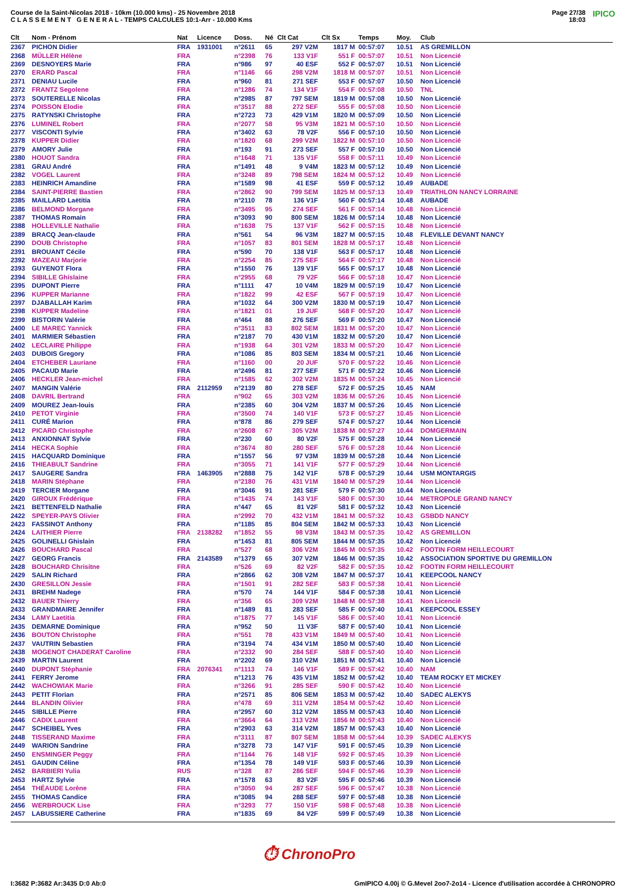Course de la Saint-Nicolas 2018 - 10km (10.000 kms) - 25 Novembre 2018
C L A S S E M E N T G E N E R A L - TEMPS CALCULES 10:1-Arr - 10.000 Kms
Page 27/38
18:03
IPICO
| Clt | Nom - Prénom | Nat | Licence | Doss. | Né | Clt Cat | Clt Sx | Temps | Moy. | Club |
| --- | --- | --- | --- | --- | --- | --- | --- | --- | --- | --- |
| 2367 | PICHON Didier | FRA | 1931001 | n°2611 | 65 | 297 V2M | 1817 M | 00:57:07 | 10.51 | AS GREMILLON |
| 2368 | MÜLLER Hélène | FRA | | n°2398 | 76 | 133 V1F | 551 F | 00:57:07 | 10.51 | Non Licencié |
| 2369 | DESNOYERS Marie | FRA | | n°986 | 97 | 40 ESF | 552 F | 00:57:07 | 10.51 | Non Licencié |
| 2370 | ERARD Pascal | FRA | | n°1146 | 66 | 298 V2M | 1818 M | 00:57:07 | 10.51 | Non Licencié |
| 2371 | DENIAU Lucile | FRA | | n°960 | 81 | 271 SEF | 553 F | 00:57:07 | 10.50 | Non Licencié |
| 2372 | FRANTZ Segolene | FRA | | n°1286 | 74 | 134 V1F | 554 F | 00:57:08 | 10.50 | TNL |
| 2373 | SOUTERELLE Nicolas | FRA | | n°2985 | 87 | 797 SEM | 1819 M | 00:57:08 | 10.50 | Non Licencié |
| 2374 | POISSON Elodie | FRA | | n°3517 | 88 | 272 SEF | 555 F | 00:57:08 | 10.50 | Non Licencié |
| 2375 | RATYNSKI Christophe | FRA | | n°2723 | 73 | 429 V1M | 1820 M | 00:57:09 | 10.50 | Non Licencié |
| 2376 | LUMINEL Robert | FRA | | n°2077 | 58 | 95 V3M | 1821 M | 00:57:10 | 10.50 | Non Licencié |
| 2377 | VISCONTI Sylvie | FRA | | n°3402 | 63 | 78 V2F | 556 F | 00:57:10 | 10.50 | Non Licencié |
| 2378 | KUPPER Didier | FRA | | n°1820 | 68 | 299 V2M | 1822 M | 00:57:10 | 10.50 | Non Licencié |
| 2379 | AMORY Julie | FRA | | n°193 | 91 | 273 SEF | 557 F | 00:57:10 | 10.50 | Non Licencié |
| 2380 | HOUOT Sandra | FRA | | n°1648 | 71 | 135 V1F | 558 F | 00:57:11 | 10.49 | Non Licencié |
| 2381 | GRAU André | FRA | | n°1491 | 48 | 9 V4M | 1823 M | 00:57:12 | 10.49 | Non Licencié |
| 2382 | VOGEL Laurent | FRA | | n°3248 | 89 | 798 SEM | 1824 M | 00:57:12 | 10.49 | Non Licencié |
| 2383 | HEINRICH Amandine | FRA | | n°1589 | 98 | 41 ESF | 559 F | 00:57:12 | 10.49 | AUBADE |
| 2384 | SAINT-PIERRE Bastien | FRA | | n°2862 | 90 | 799 SEM | 1825 M | 00:57:13 | 10.49 | TRIATHLON NANCY LORRAINE |
| 2385 | MAILLARD Laëtitia | FRA | | n°2110 | 78 | 136 V1F | 560 F | 00:57:14 | 10.48 | AUBADE |
| 2386 | BELMOND Morgane | FRA | | n°3495 | 95 | 274 SEF | 561 F | 00:57:14 | 10.48 | Non Licencié |
| 2387 | THOMAS Romain | FRA | | n°3093 | 90 | 800 SEM | 1826 M | 00:57:14 | 10.48 | Non Licencié |
| 2388 | HOLLEVILLE Nathalie | FRA | | n°1638 | 75 | 137 V1F | 562 F | 00:57:15 | 10.48 | Non Licencié |
| 2389 | BRACQ Jean-claude | FRA | | n°561 | 54 | 96 V3M | 1827 M | 00:57:15 | 10.48 | FLEVILLE DEVANT NANCY |
| 2390 | DOUB Christophe | FRA | | n°1057 | 83 | 801 SEM | 1828 M | 00:57:17 | 10.48 | Non Licencié |
| 2391 | BROUANT Cécile | FRA | | n°590 | 70 | 138 V1F | 563 F | 00:57:17 | 10.48 | Non Licencié |
| 2392 | MAZEAU Marjorie | FRA | | n°2254 | 85 | 275 SEF | 564 F | 00:57:17 | 10.48 | Non Licencié |
| 2393 | GUYENOT Flora | FRA | | n°1550 | 76 | 139 V1F | 565 F | 00:57:17 | 10.48 | Non Licencié |
| 2394 | SIBILLE Ghislaine | FRA | | n°2955 | 68 | 79 V2F | 566 F | 00:57:18 | 10.47 | Non Licencié |
| 2395 | DUPONT Pierre | FRA | | n°1111 | 47 | 10 V4M | 1829 M | 00:57:19 | 10.47 | Non Licencié |
| 2396 | KUPPER Marianne | FRA | | n°1822 | 99 | 42 ESF | 567 F | 00:57:19 | 10.47 | Non Licencié |
| 2397 | DJABALLAH Karim | FRA | | n°1032 | 64 | 300 V2M | 1830 M | 00:57:19 | 10.47 | Non Licencié |
| 2398 | KUPPER Madeline | FRA | | n°1821 | 01 | 19 JUF | 568 F | 00:57:20 | 10.47 | Non Licencié |
| 2399 | BISTORIN Valérie | FRA | | n°464 | 88 | 276 SEF | 569 F | 00:57:20 | 10.47 | Non Licencié |
| 2400 | LE MAREC Yannick | FRA | | n°3511 | 83 | 802 SEM | 1831 M | 00:57:20 | 10.47 | Non Licencié |
| 2401 | MARMIER Sébastien | FRA | | n°2187 | 70 | 430 V1M | 1832 M | 00:57:20 | 10.47 | Non Licencié |
| 2402 | LECLAIRE Philippe | FRA | | n°1938 | 64 | 301 V2M | 1833 M | 00:57:20 | 10.47 | Non Licencié |
| 2403 | DUBOIS Gregory | FRA | | n°1086 | 85 | 803 SEM | 1834 M | 00:57:21 | 10.46 | Non Licencié |
| 2404 | ETCHEBER Lauriane | FRA | | n°1160 | 00 | 20 JUF | 570 F | 00:57:22 | 10.46 | Non Licencié |
| 2405 | PACAUD Marie | FRA | | n°2496 | 81 | 277 SEF | 571 F | 00:57:22 | 10.46 | Non Licencié |
| 2406 | HECKLER Jean-michel | FRA | | n°1585 | 62 | 302 V2M | 1835 M | 00:57:24 | 10.45 | Non Licencié |
| 2407 | MANGIN Valérie | FRA | 2112959 | n°2139 | 80 | 278 SEF | 572 F | 00:57:25 | 10.45 | NAM |
| 2408 | DAVRIL Bertrand | FRA | | n°902 | 65 | 303 V2M | 1836 M | 00:57:26 | 10.45 | Non Licencié |
| 2409 | MOUREZ Jean-louis | FRA | | n°2385 | 60 | 304 V2M | 1837 M | 00:57:26 | 10.45 | Non Licencié |
| 2410 | PETOT Virginie | FRA | | n°3500 | 74 | 140 V1F | 573 F | 00:57:27 | 10.45 | Non Licencié |
| 2411 | CURÉ Marion | FRA | | n°878 | 86 | 279 SEF | 574 F | 00:57:27 | 10.44 | Non Licencié |
| 2412 | PICARD Christophe | FRA | | n°2608 | 67 | 305 V2M | 1838 M | 00:57:27 | 10.44 | DOMGERMAIN |
| 2413 | ANXIONNAT Sylvie | FRA | | n°230 | 60 | 80 V2F | 575 F | 00:57:28 | 10.44 | Non Licencié |
| 2414 | HECKA Sophie | FRA | | n°3674 | 80 | 280 SEF | 576 F | 00:57:28 | 10.44 | Non Licencié |
| 2415 | HACQUARD Dominique | FRA | | n°1557 | 56 | 97 V3M | 1839 M | 00:57:28 | 10.44 | Non Licencié |
| 2416 | THIEABULT Sandrine | FRA | | n°3055 | 71 | 141 V1F | 577 F | 00:57:29 | 10.44 | Non Licencié |
| 2417 | SAUGERE Sandra | FRA | 1463905 | n°2888 | 75 | 142 V1F | 578 F | 00:57:29 | 10.44 | USM MONTARGIS |
| 2418 | MARIN Stéphane | FRA | | n°2180 | 76 | 431 V1M | 1840 M | 00:57:29 | 10.44 | Non Licencié |
| 2419 | TERCIER Morgane | FRA | | n°3046 | 91 | 281 SEF | 579 F | 00:57:30 | 10.44 | Non Licencié |
| 2420 | GIROUX Frédérique | FRA | | n°1435 | 74 | 143 V1F | 580 F | 00:57:30 | 10.44 | METROPOLE GRAND NANCY |
| 2421 | BETTENFELD Nathalie | FRA | | n°447 | 65 | 81 V2F | 581 F | 00:57:32 | 10.43 | Non Licencié |
| 2422 | SPEYER-PAYS Olivier | FRA | | n°2992 | 70 | 432 V1M | 1841 M | 00:57:32 | 10.43 | GSBDD NANCY |
| 2423 | FASSINOT Anthony | FRA | | n°1185 | 85 | 804 SEM | 1842 M | 00:57:33 | 10.43 | Non Licencié |
| 2424 | LAITHIER Pierre | FRA | 2138282 | n°1852 | 55 | 98 V3M | 1843 M | 00:57:35 | 10.42 | AS GREMILLON |
| 2425 | GOLINELLI Ghislain | FRA | | n°1453 | 81 | 805 SEM | 1844 M | 00:57:35 | 10.42 | Non Licencié |
| 2426 | BOUCHARD Pascal | FRA | | n°527 | 68 | 306 V2M | 1845 M | 00:57:35 | 10.42 | FOOTIN FORM HEILLECOURT |
| 2427 | GEORG Francis | FRA | 2143589 | n°1379 | 65 | 307 V2M | 1846 M | 00:57:35 | 10.42 | ASSOCIATION SPORTIVE DU GREMILLON |
| 2428 | BOUCHARD Chrisitne | FRA | | n°526 | 69 | 82 V2F | 582 F | 00:57:35 | 10.42 | FOOTIN FORM HEILLECOURT |
| 2429 | SALIN Richard | FRA | | n°2866 | 62 | 308 V2M | 1847 M | 00:57:37 | 10.41 | KEEPCOOL NANCY |
| 2430 | GRESILLON Jessie | FRA | | n°1501 | 91 | 282 SEF | 583 F | 00:57:38 | 10.41 | Non Licencié |
| 2431 | BREHM Nadege | FRA | | n°570 | 74 | 144 V1F | 584 F | 00:57:38 | 10.41 | Non Licencié |
| 2432 | BAUER Thierry | FRA | | n°356 | 65 | 309 V2M | 1848 M | 00:57:38 | 10.41 | Non Licencié |
| 2433 | GRANDMAIRE Jennifer | FRA | | n°1489 | 81 | 283 SEF | 585 F | 00:57:40 | 10.41 | KEEPCOOL ESSEY |
| 2434 | LAMY Laetitia | FRA | | n°1875 | 77 | 145 V1F | 586 F | 00:57:40 | 10.41 | Non Licencié |
| 2435 | DEMARNE Dominique | FRA | | n°952 | 50 | 11 V3F | 587 F | 00:57:40 | 10.41 | Non Licencié |
| 2436 | BOUTON Christophe | FRA | | n°551 | 78 | 433 V1M | 1849 M | 00:57:40 | 10.41 | Non Licencié |
| 2437 | VAUTRIN Sebastien | FRA | | n°3194 | 74 | 434 V1M | 1850 M | 00:57:40 | 10.40 | Non Licencié |
| 2438 | MOGENOT CHADERAT Caroline | FRA | | n°2332 | 90 | 284 SEF | 588 F | 00:57:40 | 10.40 | Non Licencié |
| 2439 | MARTIN Laurent | FRA | | n°2202 | 69 | 310 V2M | 1851 M | 00:57:41 | 10.40 | Non Licencié |
| 2440 | DUPONT Stéphanie | FRA | 2076341 | n°1113 | 74 | 146 V1F | 589 F | 00:57:42 | 10.40 | NAM |
| 2441 | FERRY Jerome | FRA | | n°1213 | 76 | 435 V1M | 1852 M | 00:57:42 | 10.40 | TEAM ROCKY ET MICKEY |
| 2442 | WACHOWIAK Marie | FRA | | n°3266 | 91 | 285 SEF | 590 F | 00:57:42 | 10.40 | Non Licencié |
| 2443 | PETIT Florian | FRA | | n°2571 | 85 | 806 SEM | 1853 M | 00:57:42 | 10.40 | SADEC ALEKYS |
| 2444 | BLANDIN Olivier | FRA | | n°478 | 69 | 311 V2M | 1854 M | 00:57:42 | 10.40 | Non Licencié |
| 2445 | SIBILLE Pierre | FRA | | n°2957 | 60 | 312 V2M | 1855 M | 00:57:43 | 10.40 | Non Licencié |
| 2446 | CADIX Laurent | FRA | | n°3664 | 64 | 313 V2M | 1856 M | 00:57:43 | 10.40 | Non Licencié |
| 2447 | SCHEIBEL Yves | FRA | | n°2903 | 63 | 314 V2M | 1857 M | 00:57:43 | 10.40 | Non Licencié |
| 2448 | TISSERAND Maxime | FRA | | n°3111 | 87 | 807 SEM | 1858 M | 00:57:44 | 10.39 | SADEC ALEKYS |
| 2449 | WARION Sandrine | FRA | | n°3278 | 73 | 147 V1F | 591 F | 00:57:45 | 10.39 | Non Licencié |
| 2450 | ENSMINGER Peggy | FRA | | n°1144 | 76 | 148 V1F | 592 F | 00:57:45 | 10.39 | Non Licencié |
| 2451 | GAUDIN Céline | FRA | | n°1354 | 78 | 149 V1F | 593 F | 00:57:46 | 10.39 | Non Licencié |
| 2452 | BARBIERI Yulia | RUS | | n°328 | 87 | 286 SEF | 594 F | 00:57:46 | 10.39 | Non Licencié |
| 2453 | HARTZ Sylvie | FRA | | n°1578 | 63 | 83 V2F | 595 F | 00:57:46 | 10.39 | Non Licencié |
| 2454 | THÉAUDE Lorène | FRA | | n°3050 | 94 | 287 SEF | 596 F | 00:57:47 | 10.38 | Non Licencié |
| 2455 | THOMAS Candice | FRA | | n°3085 | 94 | 288 SEF | 597 F | 00:57:48 | 10.38 | Non Licencié |
| 2456 | WERBROUCK Lise | FRA | | n°3293 | 77 | 150 V1F | 598 F | 00:57:48 | 10.38 | Non Licencié |
| 2457 | LABUSSIERE Catherine | FRA | | n°1835 | 69 | 84 V2F | 599 F | 00:57:49 | 10.38 | Non Licencié |
⏱ ChronoPro
I:3682 P:3682 Ar:3435 D:0 Ab:0 GmIPICO 4.00j © G.Mevel 2oo7-2o14 - Licence d'utilisation accordée à CHRONOPRO